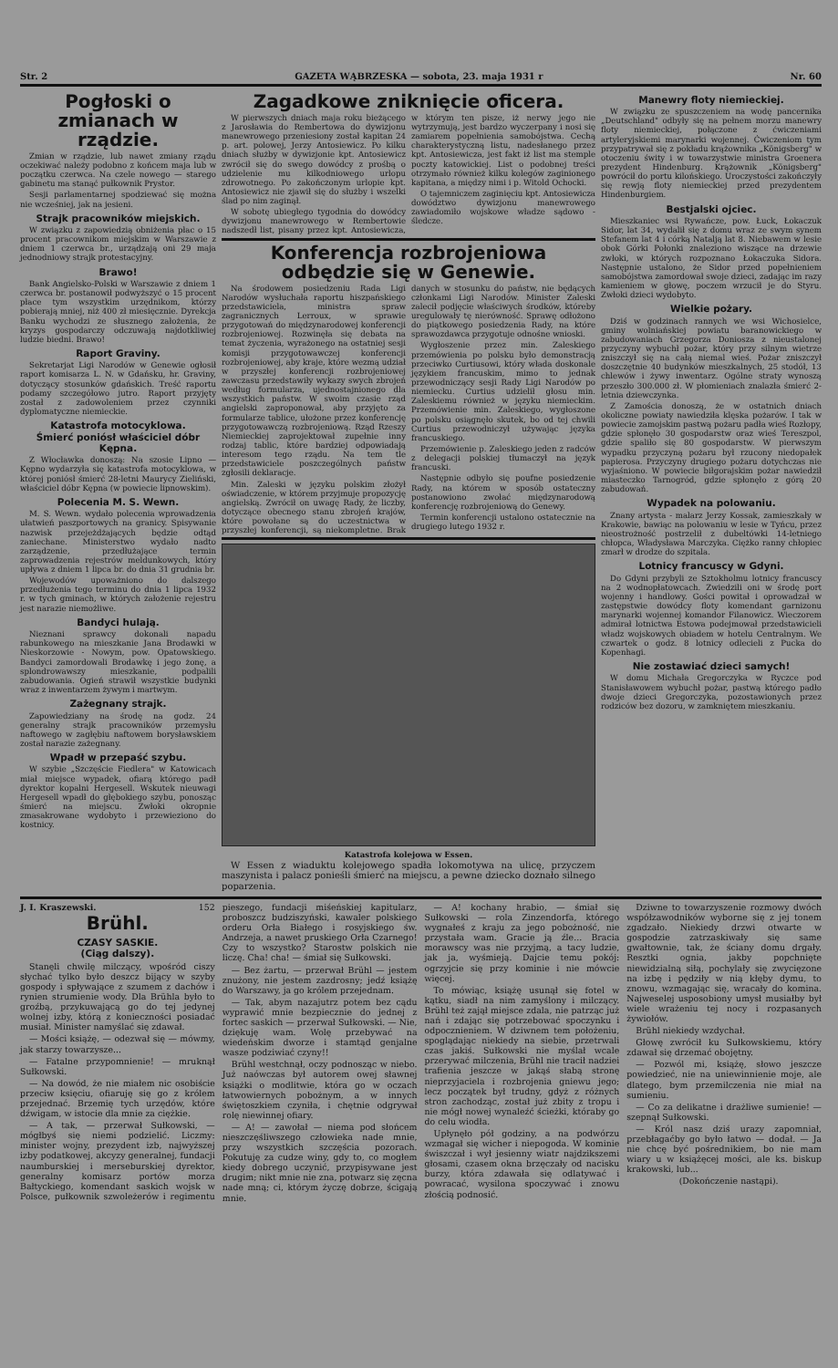Str. 2 GAZETA WĄBRZESKA — sobota, 23. maja 1931 r Nr. 60
Pogłoski o zmianach w rządzie.
Zmian w rządzie, lub nawet zmiany rządu oczekiwać należy podobno z końcem maja lub w początku czerwca. Na czele nowego — starego gabinetu ma stanąć pułkownik Prystor.
Sesji parlamentarnej spodziewać się można nie wcześniej, jak na jesieni.
Strajk pracowników miejskich.
W związku z zapowiedzią obniżenia płac o 15 procent pracownikom miejskim w Warszawie z dniem 1 czerwca br., urządzają oni 29 maja jednodniowy strajk protestacyjny.
Brawo!
Bank Angielsko-Polski w Warszawie z dniem 1 czerwca br. postanowił podwyższyć o 15 procent płace tym wszystkim urzędnikom, którzy pobierają mniej, niż 400 zł miesięcznie. Dyrekcja Banku wychodzi ze słusznego założenia, że kryzys gospodarczy odczuwają najdotkliwiej ludzie biedni. Brawo!
Raport Graviny.
Sekretarjat Ligi Narodów w Genewie ogłosił raport komisarza L. N. w Gdańsku, hr. Graviny, dotyczący stosunków gdańskich. Treść raportu podamy szczegółowo jutro. Raport przyjęty został z zadowoleniem przez czynniki dyplomatyczne niemieckie.
Katastrofa motocyklowa.
Śmierć poniósł właściciel dóbr Kępna.
Z Włocławka donoszą: Na szosie Lipno — Kępno wydarzyła się katastrofa motocyklowa, w której poniósł śmierć 28-letni Maurycy Zieliński, właściciel dóbr Kępna (w powiecie lipnowskim).
Polecenia M. S. Wewn.
M. S. Wewn. wydało polecenia wprowadzenia ułatwień paszportowych na granicy. Spisywanie nazwisk przejeżdżających będzie odtąd zaniechane. Ministerstwo wydało nadto zarządzenie, przedłużające termin zaprowadzenia rejestrów meldunkowych, który upływa z dniem 1 lipca br. do dnia 31 grudnia br.
Wojewodów upoważniono do dalszego przedłużenia tego terminu do dnia 1 lipca 1932 r. w tych gminach, w których założenie rejestru jest narazie niemożliwe.
Bandyci hulają.
Nieznani sprawcy dokonali napadu rabunkowego na mieszkanie Jana Brodawki w Nieskorzowie - Nowym, pow. Opatowskiego. Bandyci zamordowali Brodawkę i jego żonę, a splondrowawszy mieszkanie, podpalili zabudowania. Ogień strawił wszystkie budynki wraz z inwentarzem żywym i martwym.
Zażegnany strajk.
Zapowiedziany na środę na godz. 24 generalny strajk pracowników przemysłu naftowego w zagłębiu naftowem borysławskiem został narazie zażegnany.
Wpadł w przepaść szybu.
W szybie „Szczęście Fiedlera" w Katowicach miał miejsce wypadek, ofiarą którego padł dyrektor kopalni Hergesell. Wskutek nieuwagi Hergesell wpadł do głębokiego szybu, ponosząc śmierć na miejscu. Zwłoki okropnie zmasakrowane wydobyto i przewieziono do kostnicy.
Zagadkowe zniknięcie oficera.
W pierwszych dniach maja roku bieżącego z Jarosławia do Rembertowa do dywizjonu manewrowego przeniesiony został kapitan 24 p. art. polowej, Jerzy Antosiewicz. Po kilku dniach służby w dywizjonie kpt. Antosiewicz zwrócił się do swego dowódcy z prośbą o udzielenie mu kilkodniowego urlopu zdrowotnego. Po zakończonym urlopie kpt. Antosiewicz nie zjawił się do służby i wszelki ślad po nim zaginął.
W sobotę ubiegłego tygodnia do dowódcy dywizjonu manewrowego w Rembertowie nadszedł list, pisany przez kpt. Antosiewicza, w którym ten pisze, iż nerwy jego nie wytrzymują, jest bardzo wyczerpany i nosi się zamiarem popełnienia samobójstwa. Cechą charakterystyczną listu, nadesłanego przez kpt. Antosiewicza, jest fakt iż list ma stemple poczty katowickiej. List o podobnej treści otrzymało również kilku kolegów zaginionego kapitana, a między nimi i p. Witold Ochocki.
O tajemniczem zaginięciu kpt. Antosiewicza dowództwo dywizjonu manewrowego zawiadomiło wojskowe władze sądowo - śledcze.
Konferencja rozbrojeniowa odbędzie się w Genewie.
Na środowem posiedzeniu Rada Ligi Narodów wysłuchała raportu hiszpańskiego przedstawiciela, ministra spraw zagranicznych Lerroux, w sprawie przygotowań do międzynarodowej konferencji rozbrojeniowej. Rozwinęła się debata na temat życzenia, wyrażonego na ostatniej sesji komisji przygotowawczej konferencji rozbrojeniowej, aby kraje, które wezmą udział w przyszłej konferencji rozbrojeniowej zawczasu przedstawiły wykazy swych zbrojeń według formularza, ujednostajnionego dla wszystkich państw. W swoim czasie rząd angielski zaproponował, aby przyjęto za formularze tablice, ułożone przez konferencję przygotowawczą rozbrojeniową. Rząd Rzeszy Niemieckiej zaprojektował zupełnie inny rodzaj tablic, które bardziej odpowiadają interesom tego rządu. Na tem tle przedstawiciele poszczególnych państw zgłosili deklaracje.
Min. Zaleski w języku polskim złożył oświadczenie, w którem przyjmuje propozycję angielską. Zwrócił on uwagę Rady, że liczby, dotyczące obecnego stanu zbrojeń krajów, które powołane są do uczestnictwa w przyszłej konferencji, są niekompletne. Brak danych w stosunku do państw, nie będących członkami Ligi Narodów. Minister Zaleski zalecił podjęcie właściwych środków, któreby uregulowały tę nierówność. Sprawę odłożono do piątkowego posiedzenia Rady, na które sprawozdawca przygotuje odnośne wnioski.
Wygłoszenie przez min. Zaleskiego przemówienia po polsku było demonstracją przeciwko Curtiusowi, który włada doskonale językiem francuskim, mimo to jednak przewodniczący sesji Rady Ligi Narodów po niemiecku. Curtius udzielił głosu min. Zaleskiemu również w języku niemieckim. Przemówienie min. Zaleskiego, wygłoszone po polsku osiągnęło skutek, bo od tej chwili Curtius przewodniczył używając języka francuskiego.
Przemówienie p. Zaleskiego jeden z radców z delegacji polskiej tłumaczył na język francuski.
Następnie odbyło się poufne posiedzenie Rady, na którem w sposób ostateczny postanowiono zwołać międzynarodową konferencję rozbrojeniową do Genewy.
Termin konferencji ustalono ostatecznie na drugiego lutego 1932 r.
Katastrofa kolejowa w Essen.
W Essen z wiaduktu kolejowego spadła lokomotywa na ulicę, przyczem maszynista i palacz ponieśli śmierć na miejscu, a pewne dziecko doznało silnego poparzenia.
Manewry floty niemieckiej.
W związku ze spuszczeniem na wodę pancernika „Deutschland" odbyły się na pełnem morzu manewry floty niemieckiej, połączone z ćwiczeniami artyleryjskiemi marynarki wojennej. Ćwiczeniom tym przypatrywał się z pokładu krążownika „Königsberg" w otoczeniu świty i w towarzystwie ministra Groenera prezydent Hindenburg. Krążownik „Königsberg" powrócił do portu kilońskiego. Uroczystości zakończyły się rewją floty niemieckiej przed prezydentem Hindenburgiem.
Bestjalski ojciec.
Mieszkaniec wsi Rywańcze, pow. Łuck, Łokaczuk Sidor, lat 34, wydalił się z domu wraz ze swym synem Stefanem lat 4 i córką Natalją lat 8. Niebawem w lesie obok Górki Połonki znaleziono wiszące na drzewie zwłoki, w których rozpoznano Łokaczuka Sidora. Następnie ustalono, że Sidor przed popełnieniem samobójstwa zamordował swoje dzieci, zadając im razy kamieniem w głowę, poczem wrzucił je do Styru. Zwłoki dzieci wydobyto.
Wielkie pożary.
Dziś w godzinach rannych we wsi Wichosielce, gminy wolniańskiej powiatu baranowickiego w zabudowaniach Grzegorza Doniosza z nieustalonej przyczyny wybuchł pożar, który przy silnym wietrze zniszczył się na całą niemal wieś. Pożar zniszczył doszczętnie 40 budynków mieszkalnych, 25 stodół, 13 chlewów i żywy inwentarz. Ogólne straty wynoszą przeszło 300.000 zł. W płomieniach znalazła śmierć 2-letnia dziewczynka.
Z Zamościa donoszą, że w ostatnich dniach okoliczne powiaty nawiedziła klęska pożarów. I tak w powiecie zamojskim pastwą pożaru padła wieś Rozłopy, gdzie spłonęło 30 gospodarstw oraz wieś Tereszpol, gdzie spaliło się 80 gospodarstw. W pierwszym wypadku przyczyną pożaru był rzucony niedopałek papierosa. Przyczyny drugiego pożaru dotychczas nie wyjaśniono. W powiecie biłgorajskim pożar nawiedził miasteczko Tarnogród, gdzie spłonęło z górą 20 zabudowań.
Wypadek na polowaniu.
Znany artysta - malarz Jerzy Kossak, zamieszkały w Krakowie, bawiąc na polowaniu w lesie w Tyńcu, przez nieostrożność postrzelił z dubeltówki 14-letniego chłopca, Władysława Marczyka. Ciężko ranny chłopiec zmarł w drodze do szpitala.
Lotnicy francuscy w Gdyni.
Do Gdyni przybyli ze Sztokholmu lotnicy francuscy na 2 wodnopłatowcach. Zwiedzili oni w środę port wojenny i handlowy. Gości powitał i oprowadzał w zastępstwie dowódcy floty komendant garnizonu marynarki wojennej komandor Filanowicz. Wieczorem admirał lotnictwa Estowa podejmował przedstawicieli władz wojskowych obiadem w hotelu Centralnym. We czwartek o godz. 8 lotnicy odlecieli z Pucka do Kopenhagi.
Nie zostawiać dzieci samych!
W domu Michała Gregorczyka w Ryczce pod Stanisławowem wybuchł pożar, pastwą którego padło dwoje dzieci Gregorczyka, pozostawionych przez rodziców bez dozoru, w zamkniętem mieszkaniu.
J. I. Kraszewski. 152
Brühl.
CZASY SASKIE.
(Ciąg dalszy).
Stanęli chwilę milczący, wpośród ciszy słychać tylko było deszcz bijący w szyby gospody i spływające z szumem z dachów i rynien strumienie wody. Dla Brühla było to groźbą, przykuwającą go do tej jedynej wolnej izby, którą z konieczności posiadać musiał. Minister namyślać się zdawał.
— Mości książę, — odezwał się — mówmy, jak starzy towarzysze...
— Fatalne przypomnienie! — mruknął Sułkowski.
— Na dowód, że nie miałem nic osobiście przeciw księciu, ofiaruję się go z królem przejednać. Brzemię tych urzędów, które dźwigam, w istocie dla mnie za ciężkie.
— A tak, — przerwał Sułkowski, — mógłbyś się niemi podzielić. Liczmy: minister wojny, prezydent izb, najwyższej izby podatkowej, akcyzy generalnej, fundacji naumburskiej i merseburskiej dyrektor, generalny komisarz portów morza Bałtyckiego, komendant saskich wojsk w Polsce, pułkownik szwoleżerów i regimentu pieszego, fundacji miśeńskiej kapitularz, proboszcz budziszyński, kawaler polskiego orderu Orła Białego i rosyjskiego św. Andrzeja, a nawet pruskiego Orła Czarnego! Czy to wszystko? Starostw polskich nie liczę. Cha! cha! — śmiał się Sułkowski.
— Bez żartu, — przerwał Brühl — jestem znużony, nie jestem zazdrosny; jedź książę do Warszawy, ja go królem przejednam.
— Tak, abym nazajutrz potem bez cądu wyprawić mnie bezpiecznie do jednej z fortec saskich — przerwał Sułkowski. — Nie, dziękuję wam. Wolę przebywać na wiedeńskim dworze i stamtąd genjalne wasze podziwiać czyny!!
Brühl westchnął, oczy podnosząc w niebo. Już naówczas był autorem owej sławnej książki o modlitwie, która go w oczach łatwowiernych pobożnym, a w innych świętoszkiem czyniła, i chętnie odgrywał rolę niewinnej ofiary.
— A! — zawołał — niema pod słońcem nieszczęśliwszego człowieka nade mnie, przy wszystkich szczęścia pozorach. Pokutuję za cudze winy, gdy to, co mogłem kiedy dobrego uczynić, przypisywane jest drugim; nikt mnie nie zna, potwarz się zęcna nade mną; ci, którym życzę dobrze, ścigają mnie.
— A! kochany hrabio, — śmiał się Sułkowski — rola Zinzendorfa, którego wygnałeś z kraju za jego pobożność, nie przystała wam. Gracie ją źle... Bracia morawscy was nie przyjmą, a tacy ludzie, jak ja, wyśmieją. Dajcie temu pokój: ogrzyjcie się przy kominie i nie mówcie więcej.
To mówiąc, książę usunął się fotel w kątku, siadł na nim zamyślony i milczący. Brühl też zajął miejsce zdala, nie patrząc już nań i zdając się potrzebować spoczynku i odpocznieniem. W dziwnem tem położeniu, spoglądając niekiedy na siebie, przetrwali czas jakiś. Sułkowski nie myślał wcale przerywać milczenia, Brühl nie tracił nadziei trafienia jeszcze w jakąś słabą stronę nieprzyjaciela i rozbrojenia gniewu jego; lecz początek był trudny, gdyż z różnych stron zachodząc, został już zbity z tropu i nie mógł nowej wynaleźć ścieżki, któraby go do celu wiodła.
Upłynęło pół godziny, a na podwórzu wzmagał się wicher i niepogoda. W kominie świszczał i wył jesienny wiatr najdzikszemi głosami, czasem okna brzęczały od nacisku burzy, która zdawała się odlatywać i powracać, wysilona spoczywać i znowu złością podnosić.
Dziwne to towarzyszenie rozmowy dwóch współzawodników wyborne się z jej tonem zgadzało. Niekiedy drzwi otwarte w gospodzie zatrzaskiwały się same gwałtownie, tak, że ściany domu drgały. Resztki ognia, jakby popchnięte niewidzialną siłą, pochylały się zwycięzone na izbę i pędziły w nią kłęby dymu, to znowu, wzmagając się, wracały do komina. Najweselej usposobiony umysł musiałby był wiele wrażeniu tej nocy i rozpasanych żywiołów.
Brühl niekiedy wzdychał.
Głowę zwrócił ku Sułkowskiemu, który zdawał się drzemać obojętny.
— Pozwól mi, książę, słowo jeszcze powiedzieć, nie na uniewinnienie moje, ale dlatego, bym przemilczenia nie miał na sumieniu.
— Co za delikatne i drażliwe sumienie! — szepnął Sułkowski.
— Król nasz dziś urazy zapomniał, przebłagaćby go było łatwo — dodał. — Ja nie chcę być pośrednikiem, bo nie mam wiary u w książęcej mości, ale ks. biskup krakowski, lub...
(Dokończenie nastąpi).